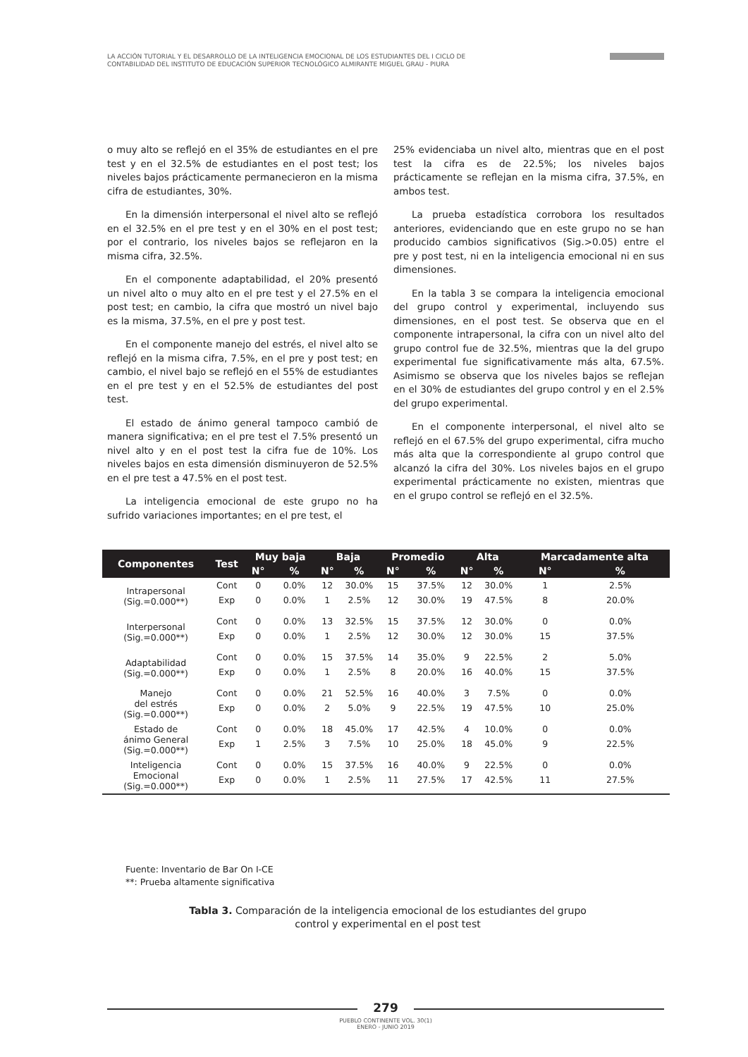LA ACCIÓN TUTORIAL Y EL DESARROLLO DE LA INTELIGENCIA EMOCIONAL DE LOS ESTUDIANTES DEL I CICLO DE
CONTABILIDAD DEL INSTITUTO DE EDUCACIÓN SUPERIOR TECNOLÓGICO ALMIRANTE MIGUEL GRAU - PIURA
o muy alto se reflejó en el 35% de estudiantes en el pre test y en el 32.5% de estudiantes en el post test; los niveles bajos prácticamente permanecieron en la misma cifra de estudiantes, 30%.
En la dimensión interpersonal el nivel alto se reflejó en el 32.5% en el pre test y en el 30% en el post test; por el contrario, los niveles bajos se reflejaron en la misma cifra, 32.5%.
En el componente adaptabilidad, el 20% presentó un nivel alto o muy alto en el pre test y el 27.5% en el post test; en cambio, la cifra que mostró un nivel bajo es la misma, 37.5%, en el pre y post test.
En el componente manejo del estrés, el nivel alto se reflejó en la misma cifra, 7.5%, en el pre y post test; en cambio, el nivel bajo se reflejó en el 55% de estudiantes en el pre test y en el 52.5% de estudiantes del post test.
El estado de ánimo general tampoco cambió de manera significativa; en el pre test el 7.5% presentó un nivel alto y en el post test la cifra fue de 10%. Los niveles bajos en esta dimensión disminuyeron de 52.5% en el pre test a 47.5% en el post test.
La inteligencia emocional de este grupo no ha sufrido variaciones importantes; en el pre test, el
25% evidenciaba un nivel alto, mientras que en el post test la cifra es de 22.5%; los niveles bajos prácticamente se reflejan en la misma cifra, 37.5%, en ambos test.
La prueba estadística corrobora los resultados anteriores, evidenciando que en este grupo no se han producido cambios significativos (Sig.>0.05) entre el pre y post test, ni en la inteligencia emocional ni en sus dimensiones.
En la tabla 3 se compara la inteligencia emocional del grupo control y experimental, incluyendo sus dimensiones, en el post test. Se observa que en el componente intrapersonal, la cifra con un nivel alto del grupo control fue de 32.5%, mientras que la del grupo experimental fue significativamente más alta, 67.5%. Asimismo se observa que los niveles bajos se reflejan en el 30% de estudiantes del grupo control y en el 2.5% del grupo experimental.
En el componente interpersonal, el nivel alto se reflejó en el 67.5% del grupo experimental, cifra mucho más alta que la correspondiente al grupo control que alcanzó la cifra del 30%. Los niveles bajos en el grupo experimental prácticamente no existen, mientras que en el grupo control se reflejó en el 32.5%.
| Componentes | Test | Muy baja | | Baja | | Promedio | | Alta | | Marcadamente alta | |
| --- | --- | --- | --- | --- | --- | --- | --- | --- | --- | --- | --- |
| | | N° | % | N° | % | N° | % | N° | % | N° | % |
| Intrapersonal (Sig.=0.000**) | Cont | 0 | 0.0% | 12 | 30.0% | 15 | 37.5% | 12 | 30.0% | 1 | 2.5% |
| | Exp | 0 | 0.0% | 1 | 2.5% | 12 | 30.0% | 19 | 47.5% | 8 | 20.0% |
| Interpersonal (Sig.=0.000**) | Cont | 0 | 0.0% | 13 | 32.5% | 15 | 37.5% | 12 | 30.0% | 0 | 0.0% |
| | Exp | 0 | 0.0% | 1 | 2.5% | 12 | 30.0% | 12 | 30.0% | 15 | 37.5% |
| Adaptabilidad (Sig.=0.000**) | Cont | 0 | 0.0% | 15 | 37.5% | 14 | 35.0% | 9 | 22.5% | 2 | 5.0% |
| | Exp | 0 | 0.0% | 1 | 2.5% | 8 | 20.0% | 16 | 40.0% | 15 | 37.5% |
| Manejo del estrés (Sig.=0.000**) | Cont | 0 | 0.0% | 21 | 52.5% | 16 | 40.0% | 3 | 7.5% | 0 | 0.0% |
| | Exp | 0 | 0.0% | 2 | 5.0% | 9 | 22.5% | 19 | 47.5% | 10 | 25.0% |
| Estado de ánimo General (Sig.=0.000**) | Cont | 0 | 0.0% | 18 | 45.0% | 17 | 42.5% | 4 | 10.0% | 0 | 0.0% |
| | Exp | 1 | 2.5% | 3 | 7.5% | 10 | 25.0% | 18 | 45.0% | 9 | 22.5% |
| Inteligencia Emocional (Sig.=0.000**) | Cont | 0 | 0.0% | 15 | 37.5% | 16 | 40.0% | 9 | 22.5% | 0 | 0.0% |
| | Exp | 0 | 0.0% | 1 | 2.5% | 11 | 27.5% | 17 | 42.5% | 11 | 27.5% |
Fuente: Inventario de Bar On I-CE
**: Prueba altamente significativa
Tabla 3. Comparación de la inteligencia emocional de los estudiantes del grupo control y experimental en el post test
279
PUEBLO CONTINENTE VOL. 30(1)
ENERO - JUNIO 2019